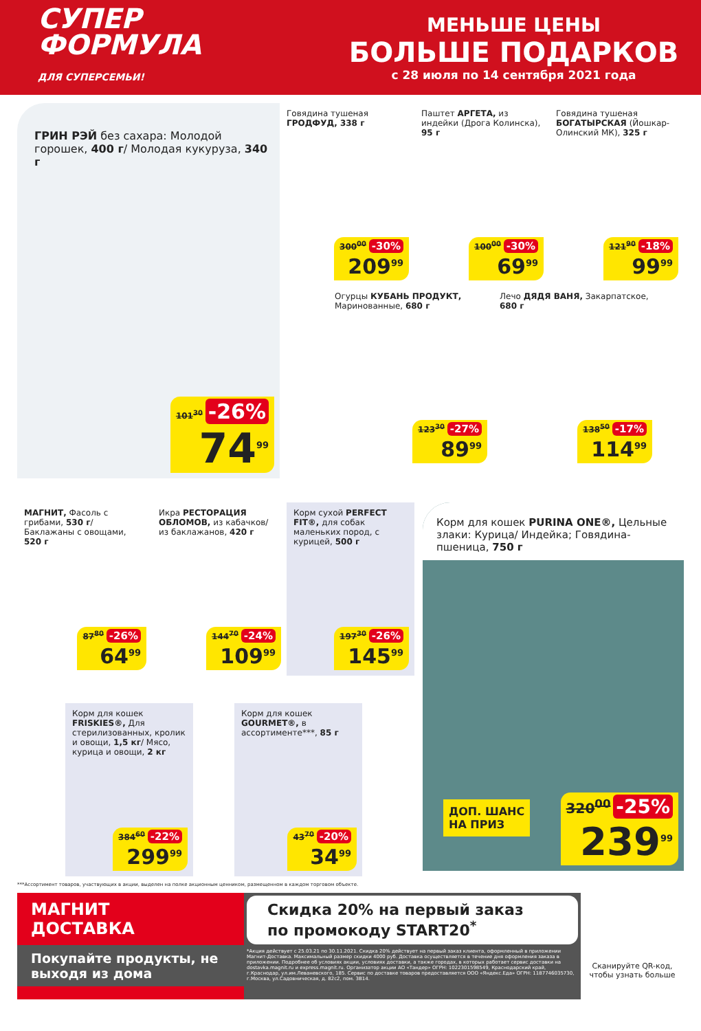СУПЕР
ФОРМУЛА
ДЛЯ СУПЕРСЕМЬИ!
МЕНЬШЕ ЦЕНЫ
БОЛЬШЕ ПОДАРКОВ
с 28 июля по 14 сентября 2021 года
ГРИН РЭЙ без сахара: Молодой горошек, 400 г/ Молодая кукуруза, 340 г
101<sup>30</sup> -26%
74<sup>99</sup>
Говядина тушеная ГРОДФУД, 338 г
300<sup>00</sup> -30%
209<sup>99</sup>
Паштет АРГЕТА, из индейки (Дрога Колинска), 95 г
100<sup>00</sup> -30%
69<sup>99</sup>
Говядина тушеная БОГАТЫРСКАЯ (Йошкар-Олинский МК), 325 г
121<sup>90</sup> -18%
99<sup>99</sup>
Огурцы КУБАНЬ ПРОДУКТ, Маринованные, 680 г
123<sup>30</sup> -27%
89<sup>99</sup>
Лечо ДЯДЯ ВАНЯ, Закарпатское, 680 г
138<sup>50</sup> -17%
114<sup>99</sup>
МАГНИТ, Фасоль с грибами, 530 г/ Баклажаны с овощами, 520 г
87<sup>80</sup> -26%
64<sup>99</sup>
Икра РЕСТОРАЦИЯ ОБЛОМОВ, из кабачков/ из баклажанов, 420 г
144<sup>70</sup> -24%
109<sup>99</sup>
Корм сухой PERFECT FIT®, для собак маленьких пород, с курицей, 500 г
197<sup>30</sup> -26%
145<sup>99</sup>
Корм для кошек FRISKIES®, Для стерилизованных, кролик и овощи, 1,5 кг/ Мясо, курица и овощи, 2 кг
384<sup>60</sup> -22%
299<sup>99</sup>
Корм для кошек GOURMET®, в ассортименте***, 85 г
43<sup>70</sup> -20%
34<sup>99</sup>
Корм для кошек PURINA ONE®, Цельные злаки: Курица/ Индейка; Говядина-пшеница, 750 г
ДОП. ШАНС
НА ПРИЗ
320<sup>00</sup> -25%
239<sup>99</sup>
***Ассортимент товаров, участвующих в акции, выделен на полке акционным ценником, размещенном в каждом торговом объекте.
МАГНИТ
ДОСТАВКА
Покупайте продукты, не выходя из дома
Скидка 20% на первый заказ
по промокоду START20<sup>*</sup>
*Акция действует с 25.03.21 по 30.11.2021. Скидка 20% действует на первый заказ клиента, оформленный в приложении Магнит-Доставка. Максимальный размер скидки 4000 руб. Доставка осуществляется в течение дня оформления заказа в приложении. Подробнее об условиях акции, условиях доставки, а также городах, в которых работает сервис доставки на dostavka.magnit.ru и express.magnit.ru. Организатор акции АО «Тандер» ОГРН: 1022301598549, Краснодарский край, г.Краснодар, ул.им.Леваневского, 185. Сервис по доставке товаров предоставляется ООО «Яндекс.Еда» ОГРН: 1187746035730, г.Москва, ул.Садовническая, д. 82с2, пом. 3В14.
Сканируйте QR-код, чтобы узнать больше